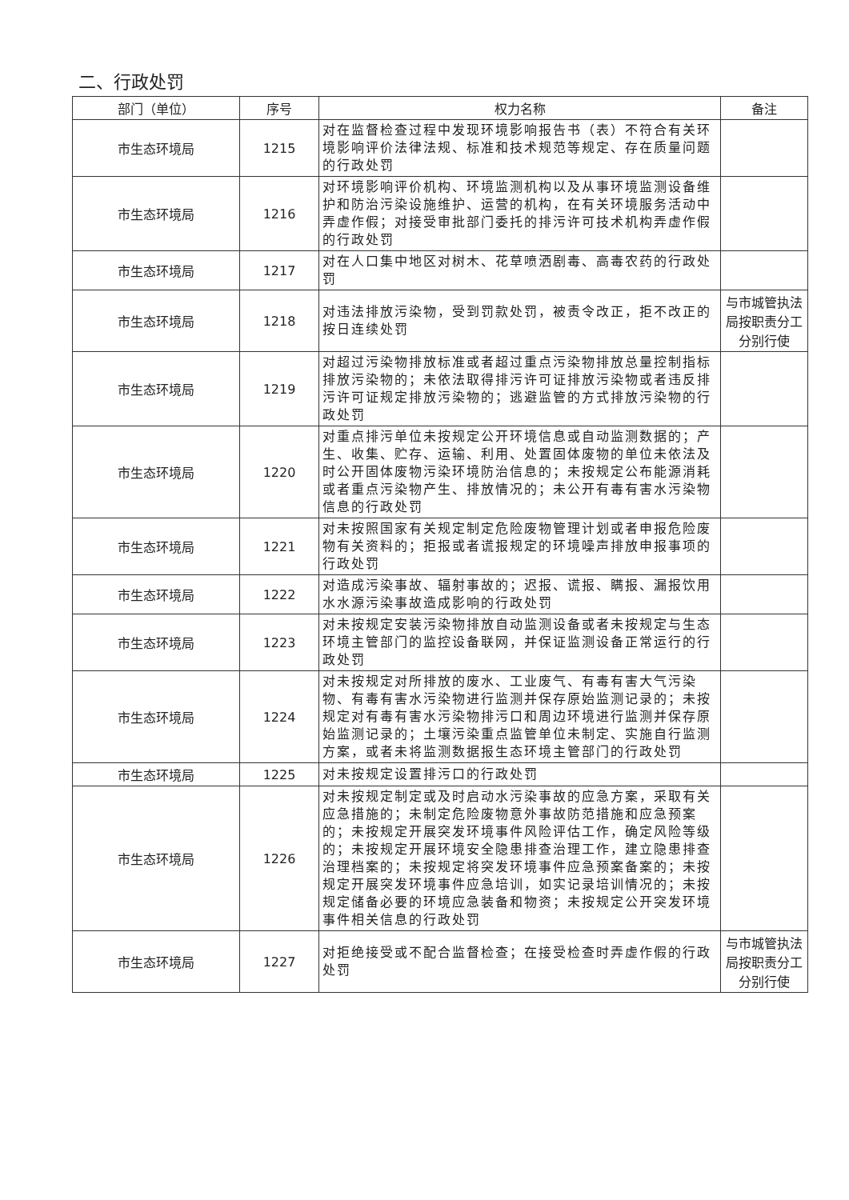二、行政处罚
| 部门（单位） | 序号 | 权力名称 | 备注 |
| --- | --- | --- | --- |
| 市生态环境局 | 1215 | 对在监督检查过程中发现环境影响报告书（表）不符合有关环境影响评价法律法规、标准和技术规范等规定、存在质量问题的行政处罚 | |
| 市生态环境局 | 1216 | 对环境影响评价机构、环境监测机构以及从事环境监测设备维护和防治污染设施维护、运营的机构，在有关环境服务活动中弄虚作假；对接受审批部门委托的排污许可技术机构弄虚作假的行政处罚 | |
| 市生态环境局 | 1217 | 对在人口集中地区对树木、花草喷洒剧毒、高毒农药的行政处罚 | |
| 市生态环境局 | 1218 | 对违法排放污染物，受到罚款处罚，被责令改正，拒不改正的按日连续处罚 | 与市城管执法局按职责分工分别行使 |
| 市生态环境局 | 1219 | 对超过污染物排放标准或者超过重点污染物排放总量控制指标排放污染物的；未依法取得排污许可证排放污染物或者违反排污许可证规定排放污染物的；逃避监管的方式排放污染物的行政处罚 | |
| 市生态环境局 | 1220 | 对重点排污单位未按规定公开环境信息或自动监测数据的；产生、收集、贮存、运输、利用、处置固体废物的单位未依法及时公开固体废物污染环境防治信息的；未按规定公布能源消耗或者重点污染物产生、排放情况的；未公开有毒有害水污染物信息的行政处罚 | |
| 市生态环境局 | 1221 | 对未按照国家有关规定制定危险废物管理计划或者申报危险废物有关资料的；拒报或者谎报规定的环境噪声排放申报事项的行政处罚 | |
| 市生态环境局 | 1222 | 对造成污染事故、辐射事故的；迟报、谎报、瞒报、漏报饮用水水源污染事故造成影响的行政处罚 | |
| 市生态环境局 | 1223 | 对未按规定安装污染物排放自动监测设备或者未按规定与生态环境主管部门的监控设备联网，并保证监测设备正常运行的行政处罚 | |
| 市生态环境局 | 1224 | 对未按规定对所排放的废水、工业废气、有毒有害大气污染物、有毒有害水污染物进行监测并保存原始监测记录的；未按规定对有毒有害水污染物排污口和周边环境进行监测并保存原始监测记录的；土壤污染重点监管单位未制定、实施自行监测方案，或者未将监测数据报生态环境主管部门的行政处罚 | |
| 市生态环境局 | 1225 | 对未按规定设置排污口的行政处罚 | |
| 市生态环境局 | 1226 | 对未按规定制定或及时启动水污染事故的应急方案，采取有关应急措施的；未制定危险废物意外事故防范措施和应急预案的；未按规定开展突发环境事件风险评估工作，确定风险等级的；未按规定开展环境安全隐患排查治理工作，建立隐患排查治理档案的；未按规定将突发环境事件应急预案备案的；未按规定开展突发环境事件应急培训，如实记录培训情况的；未按规定储备必要的环境应急装备和物资；未按规定公开突发环境事件相关信息的行政处罚 | |
| 市生态环境局 | 1227 | 对拒绝接受或不配合监督检查；在接受检查时弄虚作假的行政处罚 | 与市城管执法局按职责分工分别行使 |